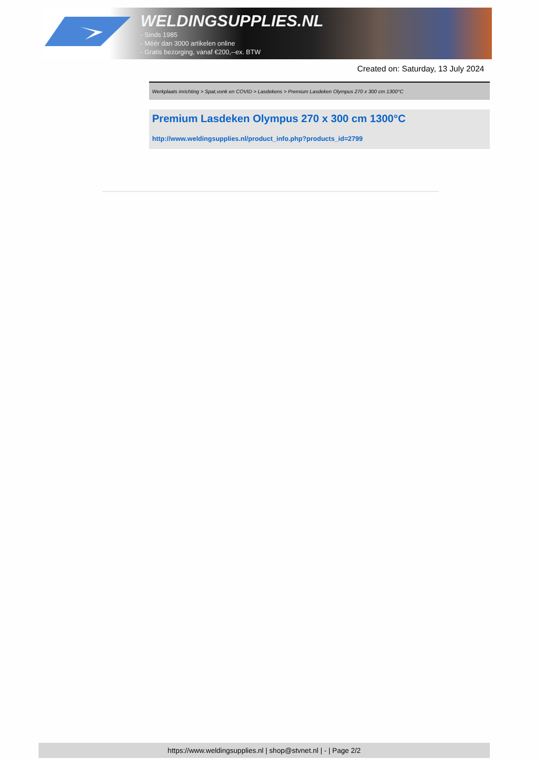WELDINGSUPPLIES.NL
- Sinds 1985
- Méér dan 3000 artikelen online
- Gratis bezorging, vanaf €200,--ex. BTW
Created on: Saturday, 13 July 2024
Werkplaats inrichting > Spat,vonk en COVID > Lasdekens > Premium Lasdeken Olympus 270 x 300 cm 1300°C
Premium Lasdeken Olympus 270 x 300 cm 1300°C
http://www.weldingsupplies.nl/product_info.php?products_id=2799
https://www.weldingsupplies.nl | shop@stvnet.nl | - | Page 2/2